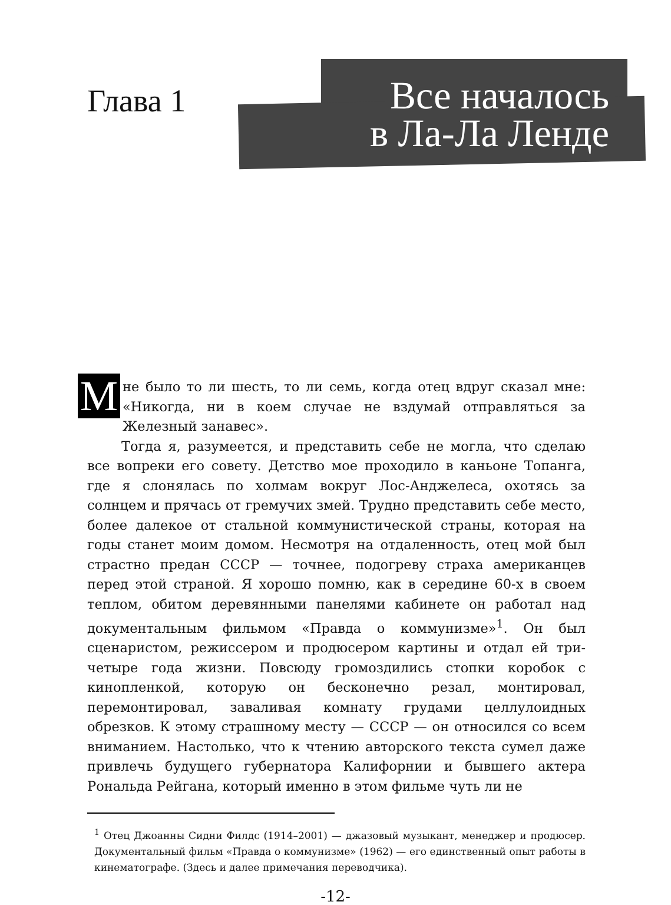Глава 1
Все началось
в Ла-Ла Ленде
Мне было то ли шесть, то ли семь, когда отец вдруг сказал мне: «Никогда, ни в коем случае не вздумай отправляться за Железный занавес».
Тогда я, разумеется, и представить себе не могла, что сделаю все вопреки его совету. Детство мое проходило в каньоне Топанга, где я слонялась по холмам вокруг Лос-Анджелеса, охотясь за солнцем и прячась от гремучих змей. Трудно представить себе место, более далекое от стальной коммунистической страны, которая на годы станет моим домом. Несмотря на отдаленность, отец мой был страстно предан СССР — точнее, подогреву страха американцев перед этой страной. Я хорошо помню, как в середине 60-х в своем теплом, обитом деревянными панелями кабинете он работал над документальным фильмом «Правда о коммунизме»<sup>1</sup>. Он был сценаристом, режиссером и продюсером картины и отдал ей три-четыре года жизни. Повсюду громоздились стопки коробок с кинопленкой, которую он бесконечно резал, монтировал, перемонтировал, заваливая комнату грудами целлулоидных обрезков. К этому страшному месту — СССР — он относился со всем вниманием. Настолько, что к чтению авторского текста сумел даже привлечь будущего губернатора Калифорнии и бывшего актера Рональда Рейгана, который именно в этом фильме чуть ли не
<sup>1</sup> Отец Джоанны Сидни Филдс (1914–2001) — джазовый музыкант, менеджер и продюсер. Документальный фильм «Правда о коммунизме» (1962) — его единственный опыт работы в кинематографе. (Здесь и далее примечания переводчика).
-12-